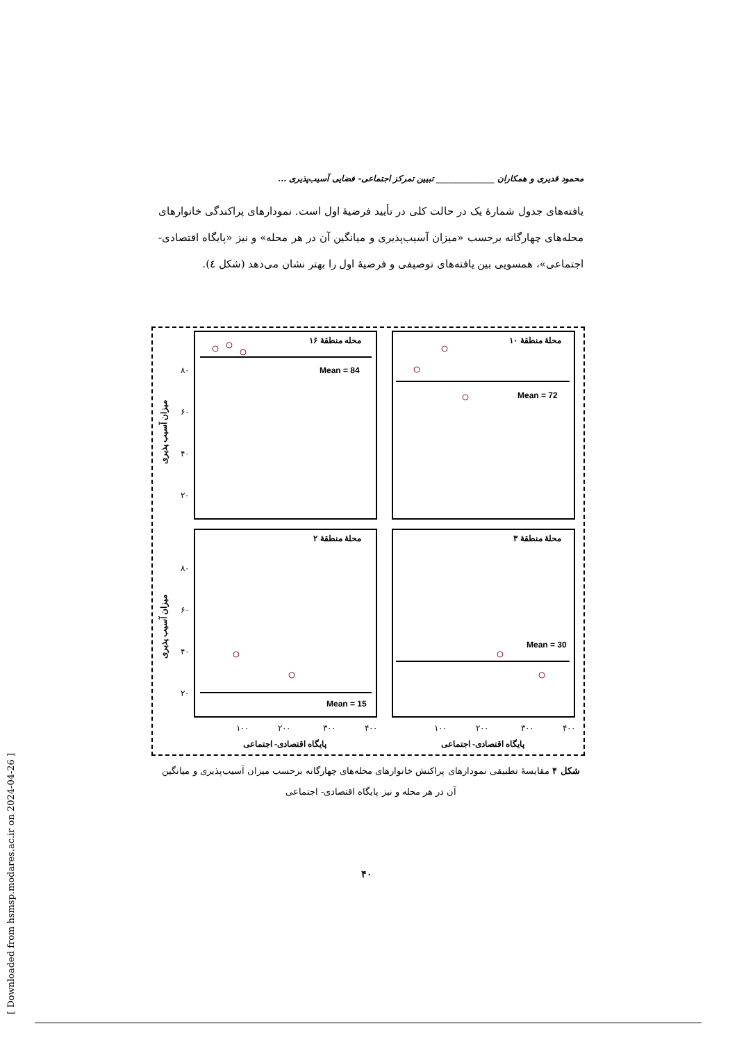[ Downloaded from hsmsp.modares.ac.ir on 2024-04-26 ]
محمود قدیری و همکاران ______________ تبیین تمرکز اجتماعی- فضایی آسیب‌پذیری ...
یافته‌های جدول شمارهٔ یک در حالت کلی در تأیید فرضیهٔ اول است. نمودارهای پراکندگی خانوارهای محله‌های چهارگانه برحسب «میزان آسیب‌پذیری و میانگین آن در هر محله» و نیز «پایگاه اقتصادی- اجتماعی»، همسویی بین یافته‌های توصیفی و فرضیهٔ اول را بهتر نشان می‌دهد (شکل ٤).
محله منطقهٔ ۱۶
محلهٔ منطقهٔ ۱۰
محلهٔ منطقهٔ ۲
محلهٔ منطقهٔ ۳
Mean = 84
Mean = 72
Mean = 15
Mean = 30
۸۰
۶۰
۴۰
۲۰
۸۰
۶۰
۴۰
۲۰
۱۰۰
۲۰۰
۳۰۰
۴۰۰
۱۰۰
۲۰۰
۳۰۰
۴۰۰
پایگاه اقتصادی- اجتماعی
پایگاه اقتصادی- اجتماعی
میزان آسیب پذیری
میزان آسیب پذیری
شکل ۴ مقایسهٔ تطبیقی نمودارهای پراکنش خانوارهای محله‌های چهارگانه برحسب میزان آسیب‌پذیری و میانگین آن در هر محله و نیز پایگاه اقتصادی- اجتماعی
۴۰